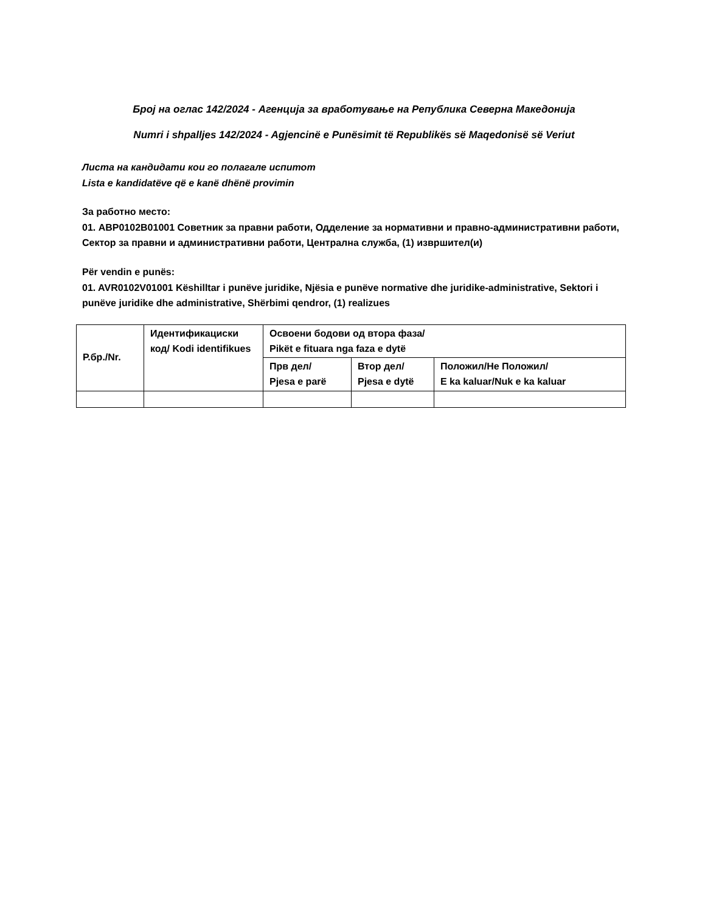Број на оглас 142/2024 - Агенција за вработување на Република Северна Македонија
Numri i shpalljes 142/2024 - Agjencinë e Punësimit të Republikës së Maqedonisë së Veriut
Листа на кандидати кои го полагале испитот
Lista e kandidatëve që e kanë dhënë provimin
За работно место:
01. ABP0102B01001 Советник за правни работи, Одделение за нормативни и правно-административни работи, Сектор за правни и административни работи, Централна служба, (1) извршител(и)
Për vendin e punës:
01. AVR0102V01001 Këshilltar i punëve juridike, Njësia e punëve normative dhe juridike-administrative, Sektori i punëve juridike dhe administrative, Shërbimi qendror, (1) realizues
| Р.бр./Nr. | Идентификациски код/ Kodi identifikues | Освоени бодови од втора фаза/ Pikët e fituara nga faza e dytë | | |
| --- | --- | --- | --- | --- |
| | | Прв дел/ Pjesa e parë | Втор дел/ Pjesa e dytë | Положил/Не Положил/ E ka kaluar/Nuk e ka kaluar |